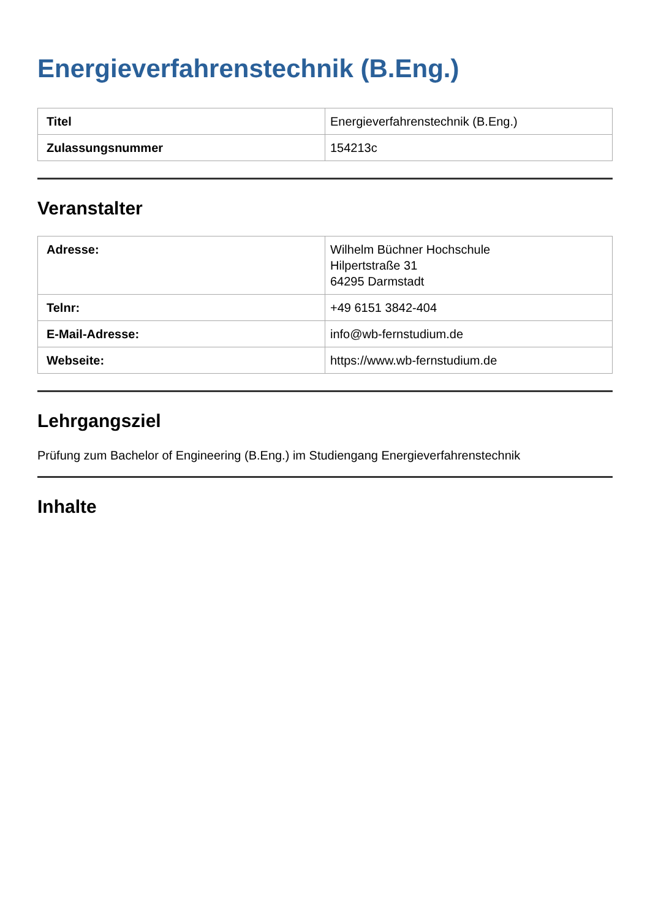Energieverfahrenstechnik (B.Eng.)
| Titel | Energieverfahrenstechnik (B.Eng.) |
| Zulassungsnummer | 154213c |
Veranstalter
| Adresse: | Wilhelm Büchner Hochschule Hilpertstraße 31 64295 Darmstadt |
| Telnr: | +49 6151 3842-404 |
| E-Mail-Adresse: | info@wb-fernstudium.de |
| Webseite: | https://www.wb-fernstudium.de |
Lehrgangsziel
Prüfung zum Bachelor of Engineering (B.Eng.) im Studiengang Energieverfahrenstechnik
Inhalte